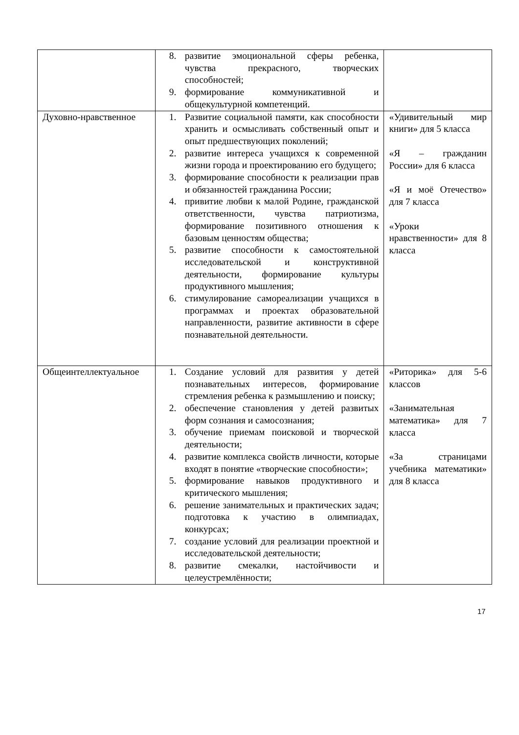| | 8. развитие эмоциональной сферы ребенка, чувства прекрасного, творческих способностей; 9. формирование коммуникативной и общекультурной компетенций. | |
| Духовно-нравственное | 1. Развитие социальной памяти, как способности хранить и осмысливать собственный опыт и опыт предшествующих поколений; 2. развитие интереса учащихся к современной жизни города и проектированию его будущего; 3. формирование способности к реализации прав и обязанностей гражданина России; 4. привитие любви к малой Родине, гражданской ответственности, чувства патриотизма, формирование позитивного отношения к базовым ценностям общества; 5. развитие способности к самостоятельной исследовательской и конструктивной деятельности, формирование культуры продуктивного мышления; 6. стимулирование самореализации учащихся в программах и проектах образовательной направленности, развитие активности в сфере познавательной деятельности. | «Удивительный мир книги» для 5 класса «Я – гражданин России» для 6 класса «Я и моё Отечество» для 7 класса «Уроки нравственности» для 8 класса |
| Общеинтеллектуальное | 1. Создание условий для развития у детей познавательных интересов, формирование стремления ребенка к размышлению и поиску; 2. обеспечение становления у детей развитых форм сознания и самосознания; 3. обучение приемам поисковой и творческой деятельности; 4. развитие комплекса свойств личности, которые входят в понятие «творческие способности»; 5. формирование навыков продуктивного и критического мышления; 6. решение занимательных и практических задач; подготовка к участию в олимпиадах, конкурсах; 7. создание условий для реализации проектной и исследовательской деятельности; 8. развитие смекалки, настойчивости и целеустремлённости; | «Риторика» для 5-6 классов «Занимательная математика» для 7 класса «За страницами учебника математики» для 8 класса |
17